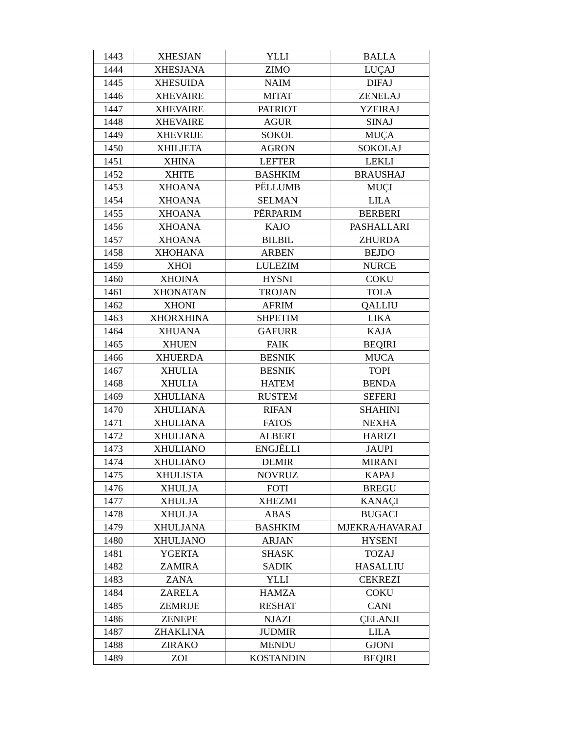| 1443 | XHESJAN | YLLI | BALLA |
| 1444 | XHESJANA | ZIMO | LUÇAJ |
| 1445 | XHESUIDA | NAIM | DIFAJ |
| 1446 | XHEVAIRE | MITAT | ZENELAJ |
| 1447 | XHEVAIRE | PATRIOT | YZEIRAJ |
| 1448 | XHEVAIRE | AGUR | SINAJ |
| 1449 | XHEVRIJE | SOKOL | MUÇA |
| 1450 | XHILJETA | AGRON | SOKOLAJ |
| 1451 | XHINA | LEFTER | LEKLI |
| 1452 | XHITE | BASHKIM | BRAUSHAJ |
| 1453 | XHOANA | PËLLUMB | MUÇI |
| 1454 | XHOANA | SELMAN | LILA |
| 1455 | XHOANA | PËRPARIM | BERBERI |
| 1456 | XHOANA | KAJO | PASHALLARI |
| 1457 | XHOANA | BILBIL | ZHURDA |
| 1458 | XHOHANA | ARBEN | BEJDO |
| 1459 | XHOI | LULEZIM | NURCE |
| 1460 | XHOINA | HYSNI | COKU |
| 1461 | XHONATAN | TROJAN | TOLA |
| 1462 | XHONI | AFRIM | QALLIU |
| 1463 | XHORXHINA | SHPETIM | LIKA |
| 1464 | XHUANA | GAFURR | KAJA |
| 1465 | XHUEN | FAIK | BEQIRI |
| 1466 | XHUERDA | BESNIK | MUCA |
| 1467 | XHULIA | BESNIK | TOPI |
| 1468 | XHULIA | HATEM | BENDA |
| 1469 | XHULIANA | RUSTEM | SEFERI |
| 1470 | XHULIANA | RIFAN | SHAHINI |
| 1471 | XHULIANA | FATOS | NEXHA |
| 1472 | XHULIANA | ALBERT | HARIZI |
| 1473 | XHULIANO | ENGJËLLI | JAUPI |
| 1474 | XHULIANO | DEMIR | MIRANI |
| 1475 | XHULISTA | NOVRUZ | KAPAJ |
| 1476 | XHULJA | FOTI | BREGU |
| 1477 | XHULJA | XHEZMI | KANAÇI |
| 1478 | XHULJA | ABAS | BUGACI |
| 1479 | XHULJANA | BASHKIM | MJEKRA/HAVARAJ |
| 1480 | XHULJANO | ARJAN | HYSENI |
| 1481 | YGERTA | SHASK | TOZAJ |
| 1482 | ZAMIRA | SADIK | HASALLIU |
| 1483 | ZANA | YLLI | CEKREZI |
| 1484 | ZARELA | HAMZA | COKU |
| 1485 | ZEMRIJE | RESHAT | CANI |
| 1486 | ZENEPE | NJAZI | ÇELANJI |
| 1487 | ZHAKLINA | JUDMIR | LILA |
| 1488 | ZIRAKO | MENDU | GJONI |
| 1489 | ZOI | KOSTANDIN | BEQIRI |